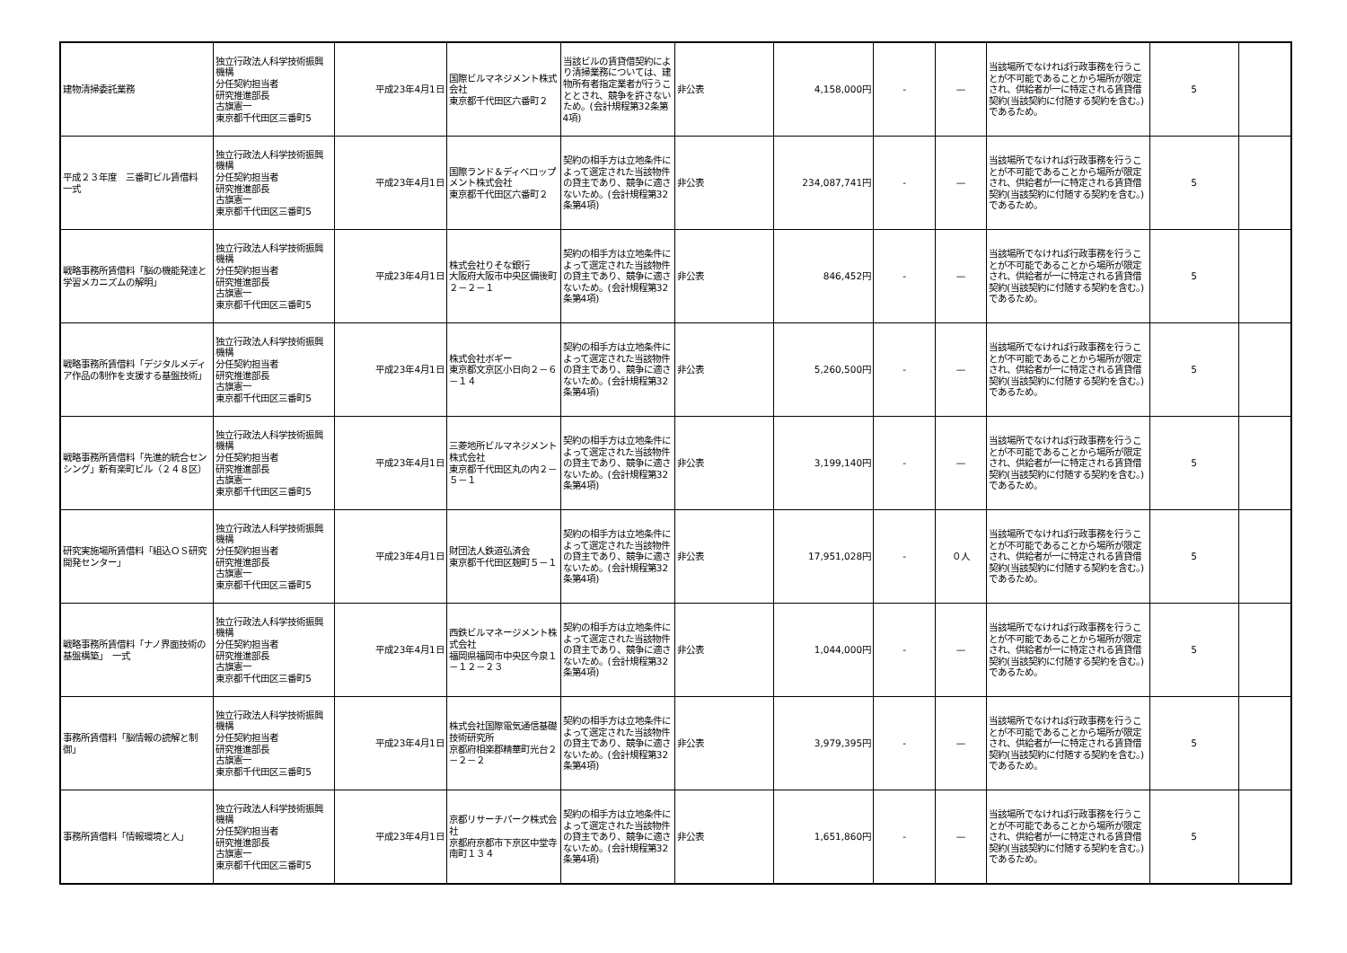| 建物清掃委託業務 | 独立行政法人科学技術振興機構 分任契約担当者 研究推進部長 古旗憲一 東京都千代田区三番町5 | 平成23年4月1日 | 国際ビルマネジメント株式会社 東京都千代田区六番町２ | 当該ビルの賃貸借契約により清掃業務については、建物所有者指定業者が行うこととされ、競争を許さないため。(会計規程第32条第4項) | 非公表 | 4,158,000円 | - | — | 当該場所でなければ行政事務を行うことが不可能であることから場所が限定され、供給者が一に特定される賃貸借契約(当該契約に付随する契約を含む。)であるため。 | 5 | |
| 平成２３年度 三番町ビル賃借料 一式 | 独立行政法人科学技術振興機構 分任契約担当者 研究推進部長 古旗憲一 東京都千代田区三番町5 | 平成23年4月1日 | 国際ランド＆ディベロップメント株式会社 東京都千代田区六番町２ | 契約の相手方は立地条件によって選定された当該物件の貸主であり、競争に適さないため。(会計規程第32条第4項) | 非公表 | 234,087,741円 | - | — | 当該場所でなければ行政事務を行うことが不可能であることから場所が限定され、供給者が一に特定される賃貸借契約(当該契約に付随する契約を含む。)であるため。 | 5 | |
| 戦略事務所賃借料「脳の機能発達と学習メカニズムの解明」 | 独立行政法人科学技術振興機構 分任契約担当者 研究推進部長 古旗憲一 東京都千代田区三番町5 | 平成23年4月1日 | 株式会社りそな銀行 大阪府大阪市中央区備後町２－２－１ | 契約の相手方は立地条件によって選定された当該物件の貸主であり、競争に適さないため。(会計規程第32条第4項) | 非公表 | 846,452円 | - | — | 当該場所でなければ行政事務を行うことが不可能であることから場所が限定され、供給者が一に特定される賃貸借契約(当該契約に付随する契約を含む。)であるため。 | 5 | |
| 戦略事務所賃借料「デジタルメディア作品の制作を支援する基盤技術」 | 独立行政法人科学技術振興機構 分任契約担当者 研究推進部長 古旗憲一 東京都千代田区三番町5 | 平成23年4月1日 | 株式会社ボギー 東京都文京区小日向２－６－１４ | 契約の相手方は立地条件によって選定された当該物件の貸主であり、競争に適さないため。(会計規程第32条第4項) | 非公表 | 5,260,500円 | - | — | 当該場所でなければ行政事務を行うことが不可能であることから場所が限定され、供給者が一に特定される賃貸借契約(当該契約に付随する契約を含む。)であるため。 | 5 | |
| 戦略事務所賃借料「先進的統合センシング」新有楽町ビル（２４８区） | 独立行政法人科学技術振興機構 分任契約担当者 研究推進部長 古旗憲一 東京都千代田区三番町5 | 平成23年4月1日 | 三菱地所ビルマネジメント株式会社 東京都千代田区丸の内２－５－１ | 契約の相手方は立地条件によって選定された当該物件の貸主であり、競争に適さないため。(会計規程第32条第4項) | 非公表 | 3,199,140円 | - | — | 当該場所でなければ行政事務を行うことが不可能であることから場所が限定され、供給者が一に特定される賃貸借契約(当該契約に付随する契約を含む。)であるため。 | 5 | |
| 研究実施場所賃借料「組込ＯＳ研究開発センター」 | 独立行政法人科学技術振興機構 分任契約担当者 研究推進部長 古旗憲一 東京都千代田区三番町5 | 平成23年4月1日 | 財団法人鉄道弘済会 東京都千代田区麹町５－１ | 契約の相手方は立地条件によって選定された当該物件の貸主であり、競争に適さないため。(会計規程第32条第4項) | 非公表 | 17,951,028円 | - | ０人 | 当該場所でなければ行政事務を行うことが不可能であることから場所が限定され、供給者が一に特定される賃貸借契約(当該契約に付随する契約を含む。)であるため。 | 5 | |
| 戦略事務所賃借料「ナノ界面技術の基盤構築」 一式 | 独立行政法人科学技術振興機構 分任契約担当者 研究推進部長 古旗憲一 東京都千代田区三番町5 | 平成23年4月1日 | 西鉄ビルマネージメント株式会社 福岡県福岡市中央区今泉１－１２－２３ | 契約の相手方は立地条件によって選定された当該物件の貸主であり、競争に適さないため。(会計規程第32条第4項) | 非公表 | 1,044,000円 | - | — | 当該場所でなければ行政事務を行うことが不可能であることから場所が限定され、供給者が一に特定される賃貸借契約(当該契約に付随する契約を含む。)であるため。 | 5 | |
| 事務所賃借料「脳情報の読解と制御」 | 独立行政法人科学技術振興機構 分任契約担当者 研究推進部長 古旗憲一 東京都千代田区三番町5 | 平成23年4月1日 | 株式会社国際電気通信基礎技術研究所 京都府相楽郡精華町光台２－２－２ | 契約の相手方は立地条件によって選定された当該物件の貸主であり、競争に適さないため。(会計規程第32条第4項) | 非公表 | 3,979,395円 | - | — | 当該場所でなければ行政事務を行うことが不可能であることから場所が限定され、供給者が一に特定される賃貸借契約(当該契約に付随する契約を含む。)であるため。 | 5 | |
| 事務所賃借料「情報環境と人」 | 独立行政法人科学技術振興機構 分任契約担当者 研究推進部長 古旗憲一 東京都千代田区三番町5 | 平成23年4月1日 | 京都リサーチパーク株式会社 京都府京都市下京区中堂寺南町１３４ | 契約の相手方は立地条件によって選定された当該物件の貸主であり、競争に適さないため。(会計規程第32条第4項) | 非公表 | 1,651,860円 | - | — | 当該場所でなければ行政事務を行うことが不可能であることから場所が限定され、供給者が一に特定される賃貸借契約(当該契約に付随する契約を含む。)であるため。 | 5 | |